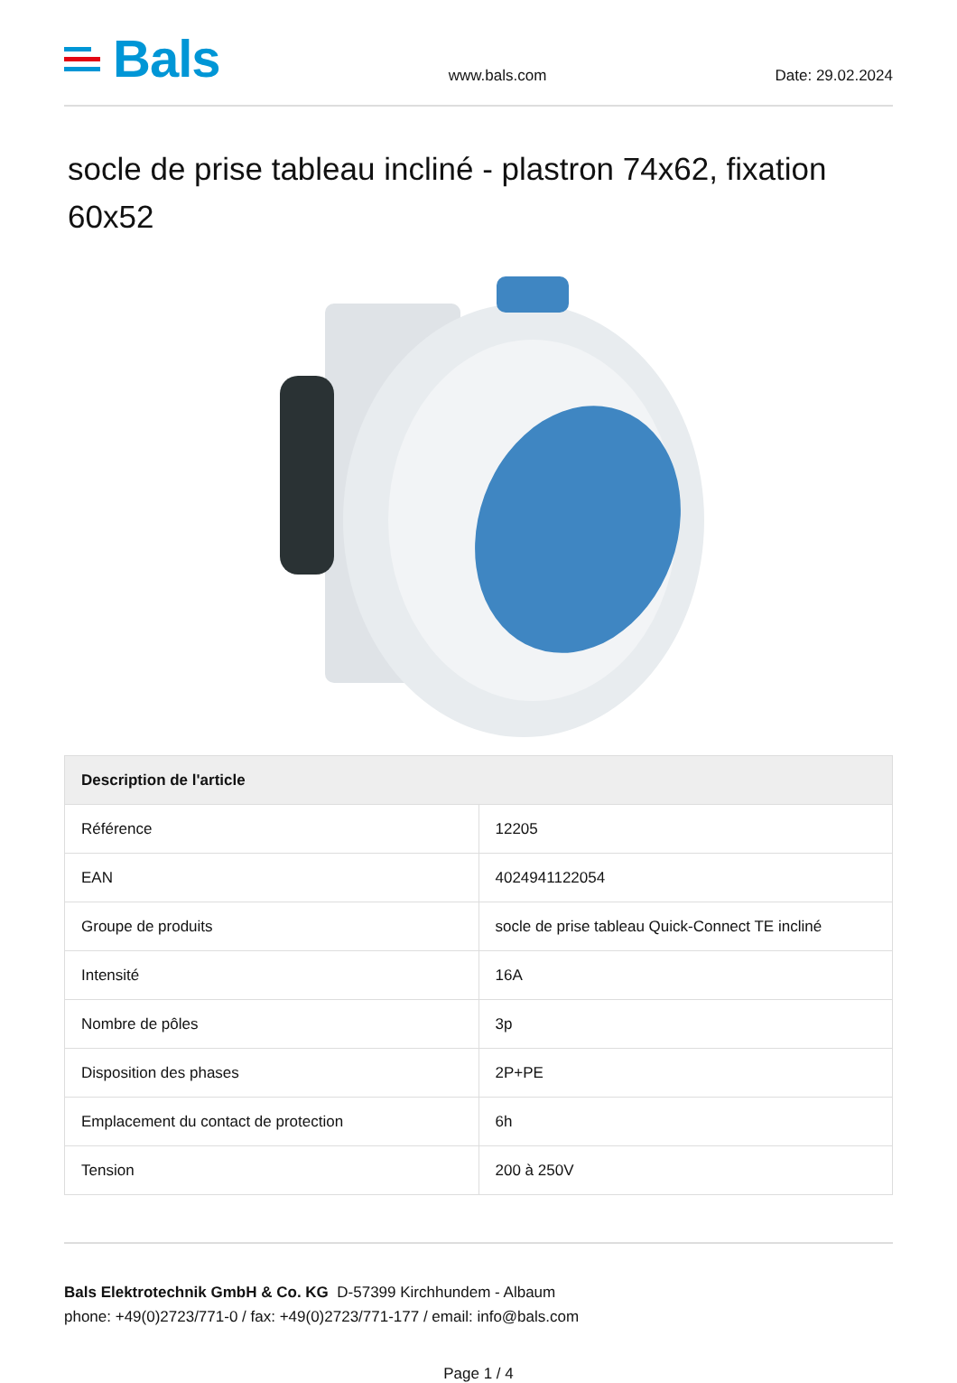Bals
www.bals.com
Date: 29.02.2024
socle de prise tableau incliné - plastron 74x62, fixation 60x52
| Description de l'article | |
| --- | --- |
| Référence | 12205 |
| EAN | 4024941122054 |
| Groupe de produits | socle de prise tableau Quick-Connect TE incliné |
| Intensité | 16A |
| Nombre de pôles | 3p |
| Disposition des phases | 2P+PE |
| Emplacement du contact de protection | 6h |
| Tension | 200 à 250V |
Bals Elektrotechnik GmbH & Co. KG D-57399 Kirchhundem - Albaum
phone: +49(0)2723/771-0 / fax: +49(0)2723/771-177 / email: info@bals.com
Page 1 / 4